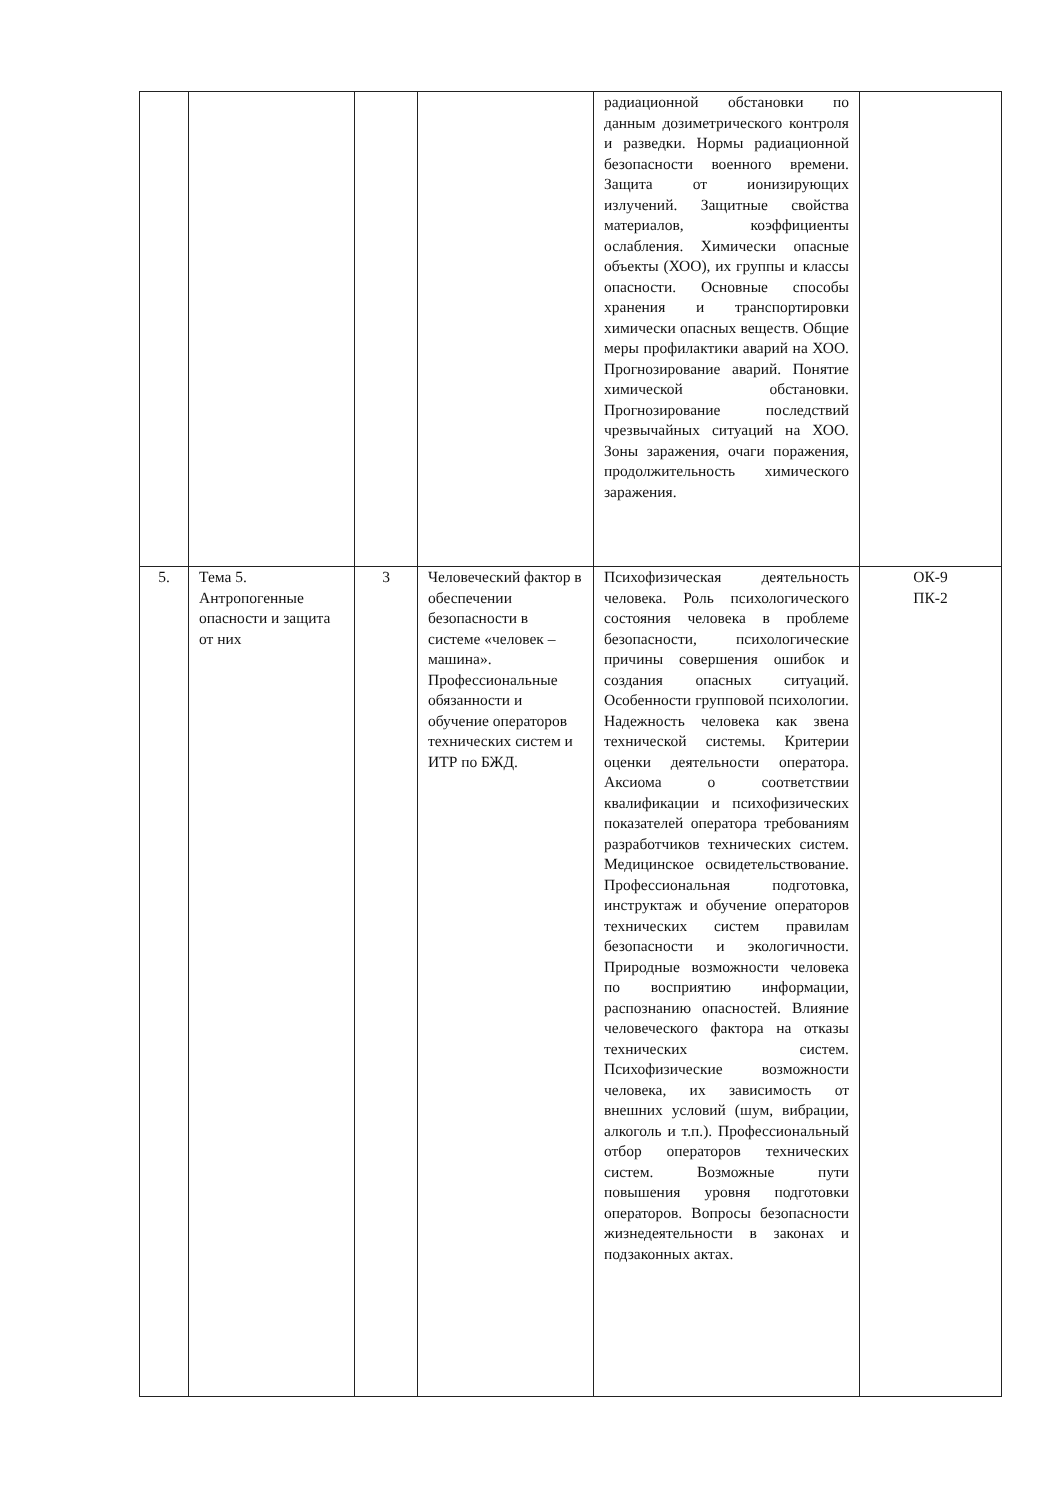| | | | | радиационной обстановки по данным дозиметрического контроля и разведки. Нормы радиационной безопасности военного времени. Защита от ионизирующих излучений. Защитные свойства материалов, коэффициенты ослабления. Химически опасные объекты (ХОО), их группы и классы опасности. Основные способы хранения и транспортировки химически опасных веществ. Общие меры профилактики аварий на ХОО. Прогнозирование аварий. Понятие химической обстановки. Прогнозирование последствий чрезвычайных ситуаций на ХОО. Зоны заражения, очаги поражения, продолжительность химического заражения. | |
| 5. | Тема 5. Антропогенные опасности и защита от них | 3 | Человеческий фактор в обеспечении безопасности в системе «человек – машина». Профессиональные обязанности и обучение операторов технических систем и ИТР по БЖД. | Психофизическая деятельность человека. Роль психологического состояния человека в проблеме безопасности, психологические причины совершения ошибок и создания опасных ситуаций. Особенности групповой психологии. Надежность человека как звена технической системы. Критерии оценки деятельности оператора. Аксиома о соответствии квалификации и психофизических показателей оператора требованиям разработчиков технических систем. Медицинское освидетельствование. Профессиональная подготовка, инструктаж и обучение операторов технических систем правилам безопасности и экологичности. Природные возможности человека по восприятию информации, распознанию опасностей. Влияние человеческого фактора на отказы технических систем. Психофизические возможности человека, их зависимость от внешних условий (шум, вибрации, алкоголь и т.п.). Профессиональный отбор операторов технических систем. Возможные пути повышения уровня подготовки операторов. Вопросы безопасности жизнедеятельности в законах и подзаконных актах. | ОК-9 ПК-2 |